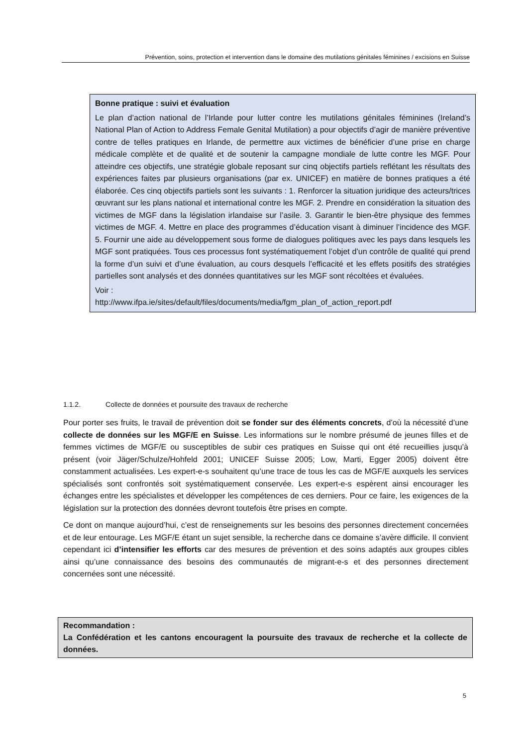Prévention, soins, protection et intervention dans le domaine des mutilations génitales féminines / excisions en Suisse
Bonne pratique : suivi et évaluation
Le plan d’action national de l’Irlande pour lutter contre les mutilations génitales féminines (Ireland’s National Plan of Action to Address Female Genital Mutilation) a pour objectifs d’agir de manière préventive contre de telles pratiques en Irlande, de permettre aux victimes de bénéficier d’une prise en charge médicale complète et de qualité et de soutenir la campagne mondiale de lutte contre les MGF. Pour atteindre ces objectifs, une stratégie globale reposant sur cinq objectifs partiels reflétant les résultats des expériences faites par plusieurs organisations (par ex. UNICEF) en matière de bonnes pratiques a été élaborée. Ces cinq objectifs partiels sont les suivants : 1. Renforcer la situation juridique des acteurs/trices œuvrant sur les plans national et international contre les MGF. 2. Prendre en considération la situation des victimes de MGF dans la législation irlandaise sur l’asile. 3. Garantir le bien-être physique des femmes victimes de MGF. 4. Mettre en place des programmes d’éducation visant à diminuer l’incidence des MGF. 5. Fournir une aide au développement sous forme de dialogues politiques avec les pays dans lesquels les MGF sont pratiquées. Tous ces processus font systématiquement l’objet d’un contrôle de qualité qui prend la forme d’un suivi et d’une évaluation, au cours desquels l’efficacité et les effets positifs des stratégies partielles sont analysés et des données quantitatives sur les MGF sont récoltées et évaluées.
Voir :
http://www.ifpa.ie/sites/default/files/documents/media/fgm_plan_of_action_report.pdf
1.1.2. Collecte de données et poursuite des travaux de recherche
Pour porter ses fruits, le travail de prévention doit se fonder sur des éléments concrets, d’où la nécessité d’une collecte de données sur les MGF/E en Suisse. Les informations sur le nombre présumé de jeunes filles et de femmes victimes de MGF/E ou susceptibles de subir ces pratiques en Suisse qui ont été recueillies jusqu’à présent (voir Jäger/Schulze/Hohfeld 2001; UNICEF Suisse 2005; Low, Marti, Egger 2005) doivent être constamment actualisées. Les expert-e-s souhaitent qu’une trace de tous les cas de MGF/E auxquels les services spécialisés sont confrontés soit systématiquement conservée. Les expert-e-s espèrent ainsi encourager les échanges entre les spécialistes et développer les compétences de ces derniers. Pour ce faire, les exigences de la législation sur la protection des données devront toutefois être prises en compte.
Ce dont on manque aujourd’hui, c’est de renseignements sur les besoins des personnes directement concernées et de leur entourage. Les MGF/E étant un sujet sensible, la recherche dans ce domaine s’avère difficile. Il convient cependant ici d’intensifier les efforts car des mesures de prévention et des soins adaptés aux groupes cibles ainsi qu’une connaissance des besoins des communautés de migrant-e-s et des personnes directement concernées sont une nécessité.
Recommandation :
La Confédération et les cantons encouragent la poursuite des travaux de recherche et la collecte de données.
5